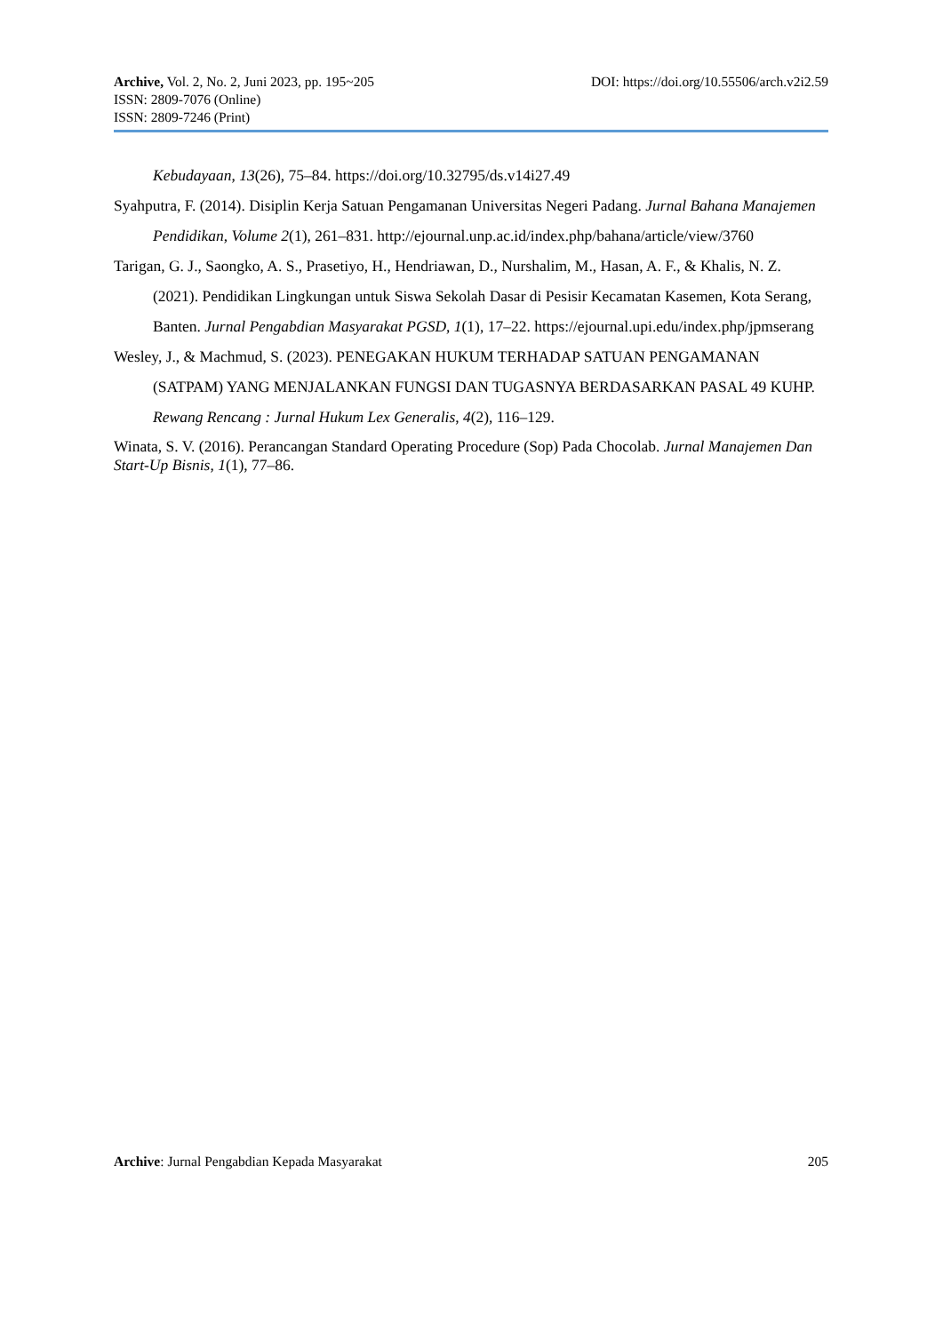Archive, Vol. 2, No. 2, Juni 2023, pp. 195~205 DOI: https://doi.org/10.55506/arch.v2i2.59
ISSN: 2809-7076 (Online)
ISSN: 2809-7246 (Print)
Kebudayaan, 13(26), 75–84. https://doi.org/10.32795/ds.v14i27.49
Syahputra, F. (2014). Disiplin Kerja Satuan Pengamanan Universitas Negeri Padang. Jurnal Bahana Manajemen Pendidikan, Volume 2(1), 261–831. http://ejournal.unp.ac.id/index.php/bahana/article/view/3760
Tarigan, G. J., Saongko, A. S., Prasetiyo, H., Hendriawan, D., Nurshalim, M., Hasan, A. F., & Khalis, N. Z. (2021). Pendidikan Lingkungan untuk Siswa Sekolah Dasar di Pesisir Kecamatan Kasemen, Kota Serang, Banten. Jurnal Pengabdian Masyarakat PGSD, 1(1), 17–22. https://ejournal.upi.edu/index.php/jpmserang
Wesley, J., & Machmud, S. (2023). PENEGAKAN HUKUM TERHADAP SATUAN PENGAMANAN (SATPAM) YANG MENJALANKAN FUNGSI DAN TUGASNYA BERDASARKAN PASAL 49 KUHP. Rewang Rencang : Jurnal Hukum Lex Generalis, 4(2), 116–129.
Winata, S. V. (2016). Perancangan Standard Operating Procedure (Sop) Pada Chocolab. Jurnal Manajemen Dan Start-Up Bisnis, 1(1), 77–86.
Archive: Jurnal Pengabdian Kepada Masyarakat 205